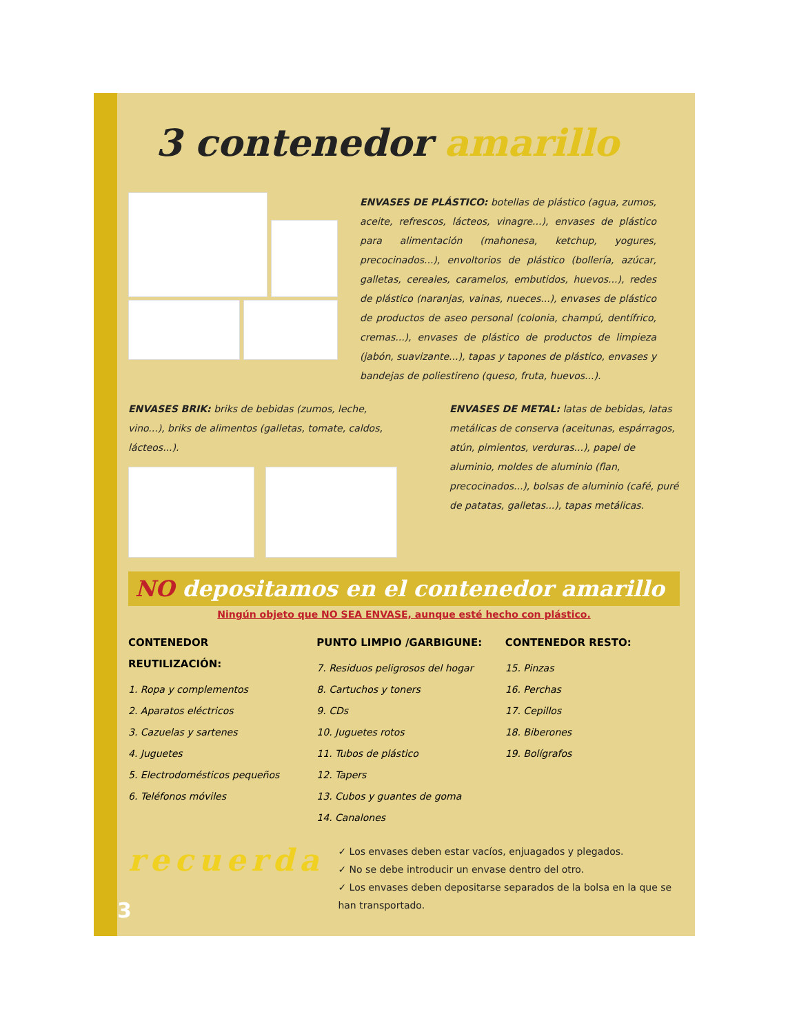3 contenedor amarillo
ENVASES DE PLÁSTICO: botellas de plástico (agua, zumos, aceite, refrescos, lácteos, vinagre...), envases de plástico para alimentación (mahonesa, ketchup, yogures, precocinados...), envoltorios de plástico (bollería, azúcar, galletas, cereales, caramelos, embutidos, huevos...), redes de plástico (naranjas, vainas, nueces...), envases de plástico de productos de aseo personal (colonia, champú, dentífrico, cremas...), envases de plástico de productos de limpieza (jabón, suavizante...), tapas y tapones de plástico, envases y bandejas de poliestireno (queso, fruta, huevos...).
ENVASES BRIK: briks de bebidas (zumos, leche, vino...), briks de alimentos (galletas, tomate, caldos, lácteos...).
ENVASES DE METAL: latas de bebidas, latas metálicas de conserva (aceitunas, espárragos, atún, pimientos, verduras...), papel de aluminio, moldes de aluminio (flan, precocinados...), bolsas de aluminio (café, puré de patatas, galletas...), tapas metálicas.
NO depositamos en el contenedor amarillo
Ningún objeto que NO SEA ENVASE, aunque esté hecho con plástico.
CONTENEDOR REUTILIZACIÓN:
1. Ropa y complementos
2. Aparatos eléctricos
3. Cazuelas y sartenes
4. Juguetes
5. Electrodomésticos pequeños
6. Teléfonos móviles
PUNTO LIMPIO /GARBIGUNE:
7. Residuos peligrosos del hogar
8. Cartuchos y toners
9. CDs
10. Juguetes rotos
11. Tubos de plástico
12. Tapers
13. Cubos y guantes de goma
14. Canalones
CONTENEDOR RESTO:
15. Pinzas
16. Perchas
17. Cepillos
18. Biberones
19. Bolígrafos
recuerda
✓ Los envases deben estar vacíos, enjuagados y plegados.
✓ No se debe introducir un envase dentro del otro.
✓ Los envases deben depositarse separados de la bolsa en la que se han transportado.
3